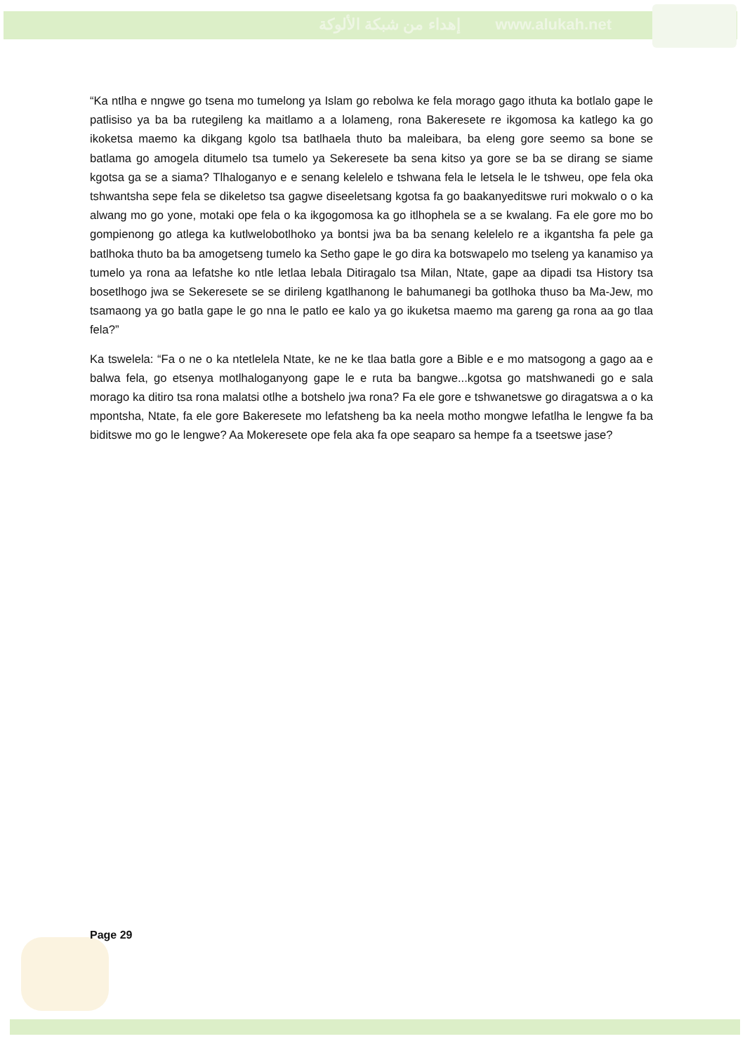إهداء من شبكة الألوكة www.alukah.net
“Ka ntlha e nngwe go tsena mo tumelong ya Islam go rebolwa ke fela morago gago ithuta ka botlalo gape le patlisiso ya ba ba rutegileng ka maitlamo a a lolameng, rona Bakeresete re ikgomosa ka katlego ka go ikoketsa maemo ka dikgang kgolo tsa batlhaela thuto ba maleibara, ba eleng gore seemo sa bone se batlama go amogela ditumelo tsa tumelo ya Sekeresete ba sena kitso ya gore se ba se dirang se siame kgotsa ga se a siama? Tlhaloganyo e e senang kelelelo e tshwana fela le letsela le le tshweu, ope fela oka tshwantsha sepe fela se dikeletso tsa gagwe diseeletsang kgotsa fa go baakanyeditswe ruri mokwalo o o ka alwang mo go yone, motaki ope fela o ka ikgogomosa ka go itlhophela se a se kwalang. Fa ele gore mo bo gompienong go atlega ka kutlwelobotlhoko ya bontsi jwa ba ba senang kelelelo re a ikgantsha fa pele ga batlhoka thuto ba ba amogetseng tumelo ka Setho gape le go dira ka botswapelo mo tseleng ya kanamiso ya tumelo ya rona aa lefatshe ko ntle letlaa lebala Ditiragalo tsa Milan, Ntate, gape aa dipadi tsa History tsa bosetlhogo jwa se Sekeresete se se dirileng kgatlhanong le bahumanegi ba gotlhoka thuso ba Ma-Jew, mo tsamaong ya go batla gape le go nna le patlo ee kalo ya go ikuketsa maemo ma gareng ga rona aa go tlaa fela?”
Ka tswelela: “Fa o ne o ka ntetlelela Ntate, ke ne ke tlaa batla gore a Bible e e mo matsogong a gago aa e balwa fela, go etsenya motlhaloganyong gape le e ruta ba bangwe...kgotsa go matshwanedi go e sala morago ka ditiro tsa rona malatsi otlhe a botshelo jwa rona? Fa ele gore e tshwanetswe go diragatswa a o ka mpontsha, Ntate, fa ele gore Bakeresete mo lefatsheng ba ka neela motho mongwe lefatlha le lengwe fa ba biditswe mo go le lengwe? Aa Mokeresete ope fela aka fa ope seaparo sa hempe fa a tseetswe jase?
Page 29